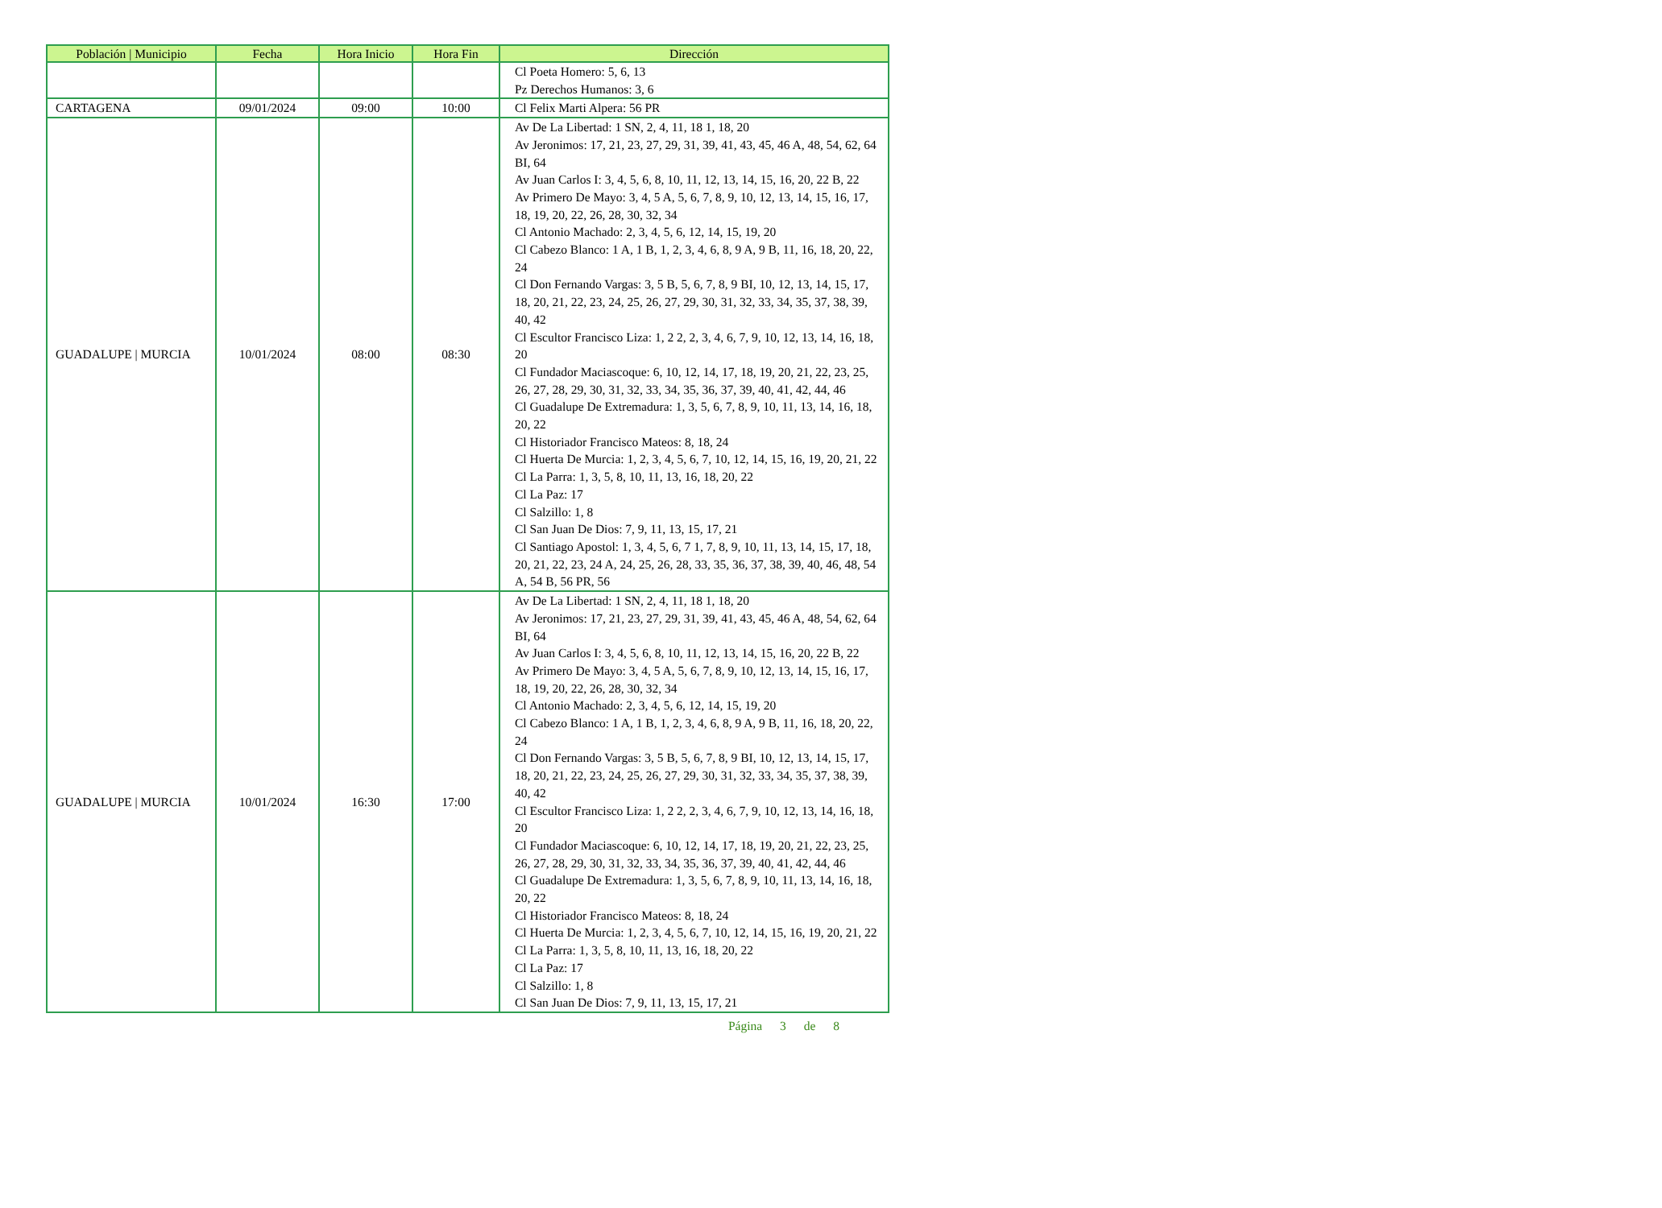| Población / Municipio | Fecha | Hora Inicio | Hora Fin | Dirección |
| --- | --- | --- | --- | --- |
| | | | | Cl Poeta Homero: 5, 6, 13 Pz Derechos Humanos: 3, 6 |
| CARTAGENA | 09/01/2024 | 09:00 | 10:00 | Cl Felix Marti Alpera: 56 PR |
| GUADALUPE / MURCIA | 10/01/2024 | 08:00 | 08:30 | Av De La Libertad: 1 SN, 2, 4, 11, 18 1, 18, 20 Av Jeronimos: 17, 21, 23, 27, 29, 31, 39, 41, 43, 45, 46 A, 48, 54, 62, 64 BI, 64 Av Juan Carlos I: 3, 4, 5, 6, 8, 10, 11, 12, 13, 14, 15, 16, 20, 22 B, 22 Av Primero De Mayo: 3, 4, 5 A, 5, 6, 7, 8, 9, 10, 12, 13, 14, 15, 16, 17, 18, 19, 20, 22, 26, 28, 30, 32, 34 Cl Antonio Machado: 2, 3, 4, 5, 6, 12, 14, 15, 19, 20 Cl Cabezo Blanco: 1 A, 1 B, 1, 2, 3, 4, 6, 8, 9 A, 9 B, 11, 16, 18, 20, 22, 24 Cl Don Fernando Vargas: 3, 5 B, 5, 6, 7, 8, 9 BI, 10, 12, 13, 14, 15, 17, 18, 20, 21, 22, 23, 24, 25, 26, 27, 29, 30, 31, 32, 33, 34, 35, 37, 38, 39, 40, 42 Cl Escultor Francisco Liza: 1, 2 2, 2, 3, 4, 6, 7, 9, 10, 12, 13, 14, 16, 18, 20 Cl Fundador Maciascoque: 6, 10, 12, 14, 17, 18, 19, 20, 21, 22, 23, 25, 26, 27, 28, 29, 30, 31, 32, 33, 34, 35, 36, 37, 39, 40, 41, 42, 44, 46 Cl Guadalupe De Extremadura: 1, 3, 5, 6, 7, 8, 9, 10, 11, 13, 14, 16, 18, 20, 22 Cl Historiador Francisco Mateos: 8, 18, 24 Cl Huerta De Murcia: 1, 2, 3, 4, 5, 6, 7, 10, 12, 14, 15, 16, 19, 20, 21, 22 Cl La Parra: 1, 3, 5, 8, 10, 11, 13, 16, 18, 20, 22 Cl La Paz: 17 Cl Salzillo: 1, 8 Cl San Juan De Dios: 7, 9, 11, 13, 15, 17, 21 Cl Santiago Apostol: 1, 3, 4, 5, 6, 7 1, 7, 8, 9, 10, 11, 13, 14, 15, 17, 18, 20, 21, 22, 23, 24 A, 24, 25, 26, 28, 33, 35, 36, 37, 38, 39, 40, 46, 48, 54 A, 54 B, 56 PR, 56 |
| GUADALUPE / MURCIA | 10/01/2024 | 16:30 | 17:00 | Av De La Libertad: 1 SN, 2, 4, 11, 18 1, 18, 20 Av Jeronimos: 17, 21, 23, 27, 29, 31, 39, 41, 43, 45, 46 A, 48, 54, 62, 64 BI, 64 Av Juan Carlos I: 3, 4, 5, 6, 8, 10, 11, 12, 13, 14, 15, 16, 20, 22 B, 22 Av Primero De Mayo: 3, 4, 5 A, 5, 6, 7, 8, 9, 10, 12, 13, 14, 15, 16, 17, 18, 19, 20, 22, 26, 28, 30, 32, 34 Cl Antonio Machado: 2, 3, 4, 5, 6, 12, 14, 15, 19, 20 Cl Cabezo Blanco: 1 A, 1 B, 1, 2, 3, 4, 6, 8, 9 A, 9 B, 11, 16, 18, 20, 22, 24 Cl Don Fernando Vargas: 3, 5 B, 5, 6, 7, 8, 9 BI, 10, 12, 13, 14, 15, 17, 18, 20, 21, 22, 23, 24, 25, 26, 27, 29, 30, 31, 32, 33, 34, 35, 37, 38, 39, 40, 42 Cl Escultor Francisco Liza: 1, 2 2, 2, 3, 4, 6, 7, 9, 10, 12, 13, 14, 16, 18, 20 Cl Fundador Maciascoque: 6, 10, 12, 14, 17, 18, 19, 20, 21, 22, 23, 25, 26, 27, 28, 29, 30, 31, 32, 33, 34, 35, 36, 37, 39, 40, 41, 42, 44, 46 Cl Guadalupe De Extremadura: 1, 3, 5, 6, 7, 8, 9, 10, 11, 13, 14, 16, 18, 20, 22 Cl Historiador Francisco Mateos: 8, 18, 24 Cl Huerta De Murcia: 1, 2, 3, 4, 5, 6, 7, 10, 12, 14, 15, 16, 19, 20, 21, 22 Cl La Parra: 1, 3, 5, 8, 10, 11, 13, 16, 18, 20, 22 Cl La Paz: 17 Cl Salzillo: 1, 8 Cl San Juan De Dios: 7, 9, 11, 13, 15, 17, 21 |
Página 3 de 8